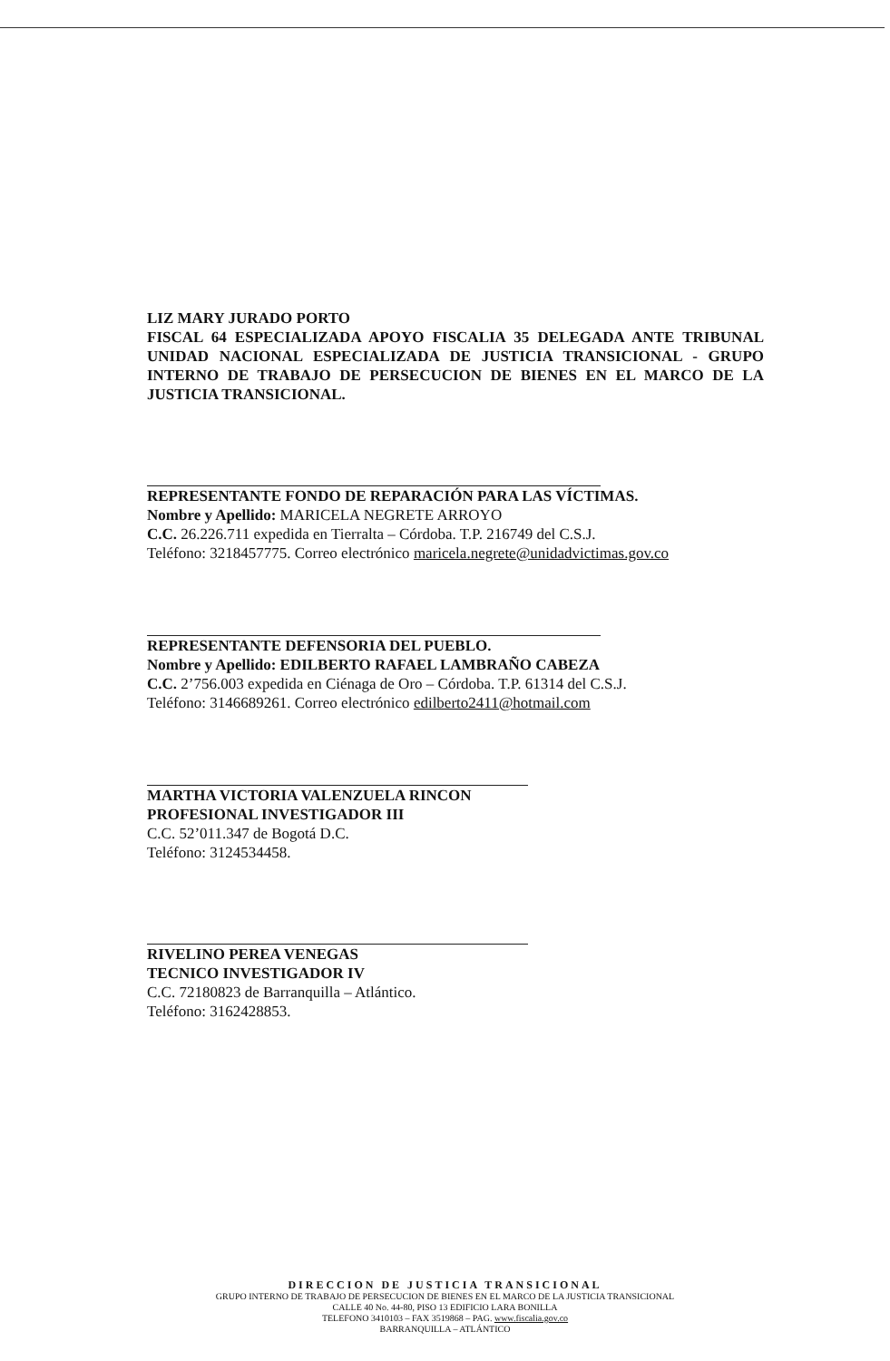LIZ MARY JURADO PORTO
FISCAL 64 ESPECIALIZADA APOYO FISCALIA 35 DELEGADA ANTE TRIBUNAL UNIDAD NACIONAL ESPECIALIZADA DE JUSTICIA TRANSICIONAL - GRUPO INTERNO DE TRABAJO DE PERSECUCION DE BIENES EN EL MARCO DE LA JUSTICIA TRANSICIONAL.
REPRESENTANTE FONDO DE REPARACIÓN PARA LAS VÍCTIMAS.
Nombre y Apellido: MARICELA NEGRETE ARROYO
C.C. 26.226.711 expedida en Tierralta – Córdoba. T.P. 216749 del C.S.J.
Teléfono: 3218457775. Correo electrónico maricela.negrete@unidadvictimas.gov.co
REPRESENTANTE DEFENSORIA DEL PUEBLO.
Nombre y Apellido: EDILBERTO RAFAEL LAMBRAÑO CABEZA
C.C. 2’756.003 expedida en Ciénaga de Oro – Córdoba. T.P. 61314 del C.S.J.
Teléfono: 3146689261. Correo electrónico edilberto2411@hotmail.com
MARTHA VICTORIA VALENZUELA RINCON
PROFESIONAL INVESTIGADOR III
C.C. 52’011.347 de Bogotá D.C.
Teléfono: 3124534458.
RIVELINO PEREA VENEGAS
TECNICO INVESTIGADOR IV
C.C. 72180823 de Barranquilla – Atlántico.
Teléfono: 3162428853.
DIRECCION DE JUSTICIA TRANSICIONAL
GRUPO INTERNO DE TRABAJO DE PERSECUCION DE BIENES EN EL MARCO DE LA JUSTICIA TRANSICIONAL
CALLE 40 No. 44-80, PISO 13 EDIFICIO LARA BONILLA
TELEFONO 3410103 – FAX 3519868 – PAG. www.fiscalia.gov.co
BARRANQUILLA – ATLÁNTICO